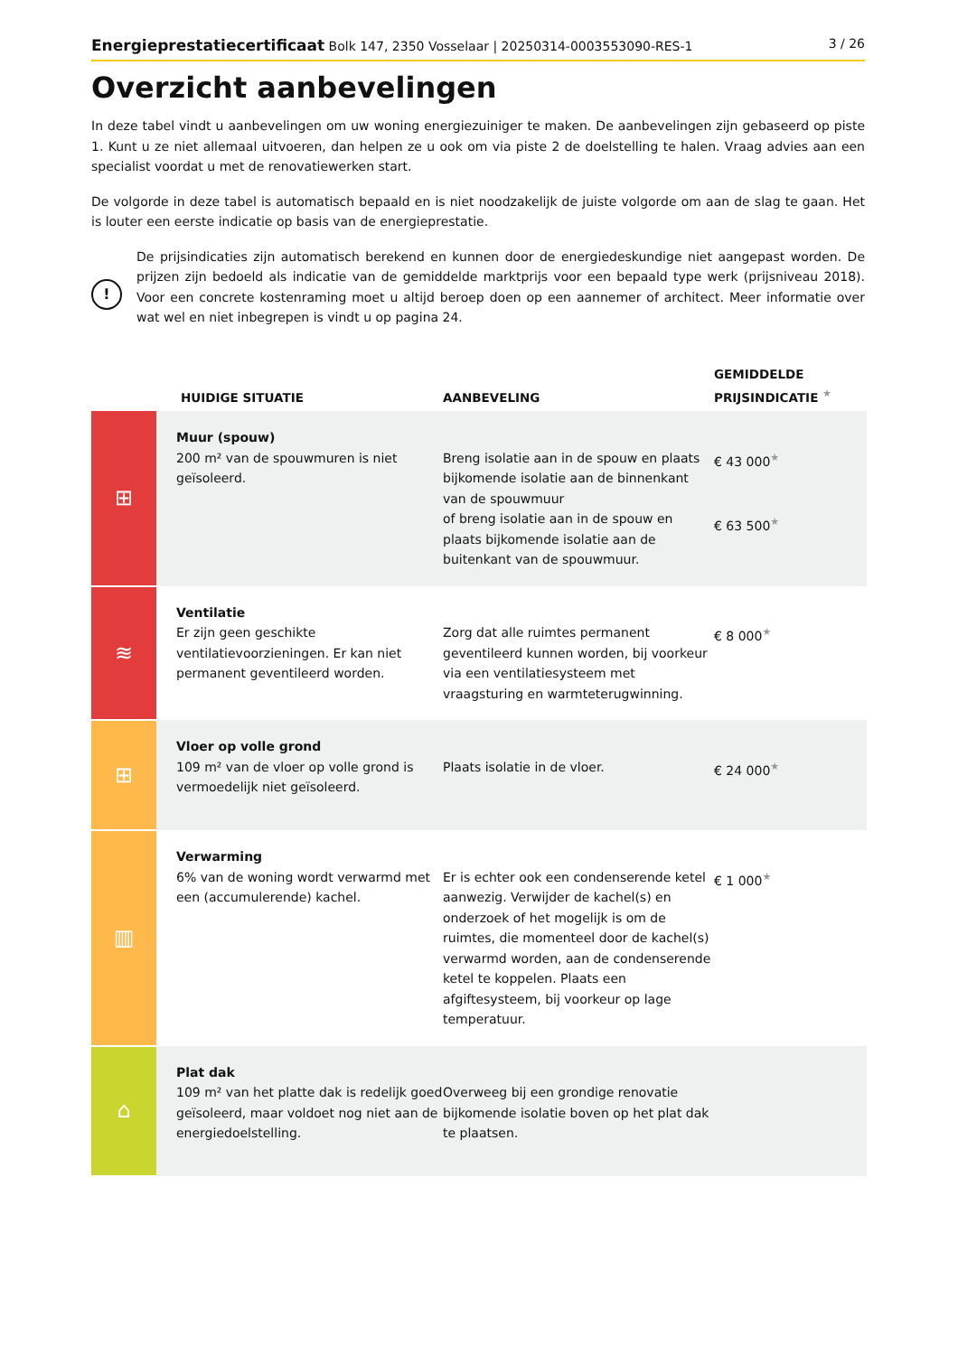Energieprestatiecertificaat Bolk 147, 2350 Vosselaar | 20250314-0003553090-RES-1 3 / 26
Overzicht aanbevelingen
In deze tabel vindt u aanbevelingen om uw woning energiezuiniger te maken. De aanbevelingen zijn gebaseerd op piste 1. Kunt u ze niet allemaal uitvoeren, dan helpen ze u ook om via piste 2 de doelstelling te halen. Vraag advies aan een specialist voordat u met de renovatiewerken start.
De volgorde in deze tabel is automatisch bepaald en is niet noodzakelijk de juiste volgorde om aan de slag te gaan. Het is louter een eerste indicatie op basis van de energieprestatie.
!
De prijsindicaties zijn automatisch berekend en kunnen door de energiedeskundige niet aangepast worden. De prijzen zijn bedoeld als indicatie van de gemiddelde marktprijs voor een bepaald type werk (prijsniveau 2018). Voor een concrete kostenraming moet u altijd beroep doen op een aannemer of architect. Meer informatie over wat wel en niet inbegrepen is vindt u op pagina 24.
| | HUIDIGE SITUATIE | AANBEVELING | GEMIDDELDE PRIJSINDICATIE <sup>★</sup> |
| --- | --- | --- | --- |
| ⊞ | Muur (spouw) 200 m² van de spouwmuren is niet geïsoleerd. | Breng isolatie aan in de spouw en plaats bijkomende isolatie aan de binnenkant van de spouwmuur of breng isolatie aan in de spouw en plaats bijkomende isolatie aan de buitenkant van de spouwmuur. | € 43 000<sup>★</sup> € 63 500<sup>★</sup> |
| ≋ | Ventilatie Er zijn geen geschikte ventilatievoorzieningen. Er kan niet permanent geventileerd worden. | Zorg dat alle ruimtes permanent geventileerd kunnen worden, bij voorkeur via een ventilatiesysteem met vraagsturing en warmteterugwinning. | € 8 000<sup>★</sup> |
| ⊞ | Vloer op volle grond 109 m² van de vloer op volle grond is vermoedelijk niet geïsoleerd. | Plaats isolatie in de vloer. | € 24 000<sup>★</sup> |
| ▥ | Verwarming 6% van de woning wordt verwarmd met een (accumulerende) kachel. | Er is echter ook een condenserende ketel aanwezig. Verwijder de kachel(s) en onderzoek of het mogelijk is om de ruimtes, die momenteel door de kachel(s) verwarmd worden, aan de condenserende ketel te koppelen. Plaats een afgiftesysteem, bij voorkeur op lage temperatuur. | € 1 000<sup>★</sup> |
| ⌂ | Plat dak 109 m² van het platte dak is redelijk goed geïsoleerd, maar voldoet nog niet aan de energiedoelstelling. | Overweeg bij een grondige renovatie bijkomende isolatie boven op het plat dak te plaatsen. | |